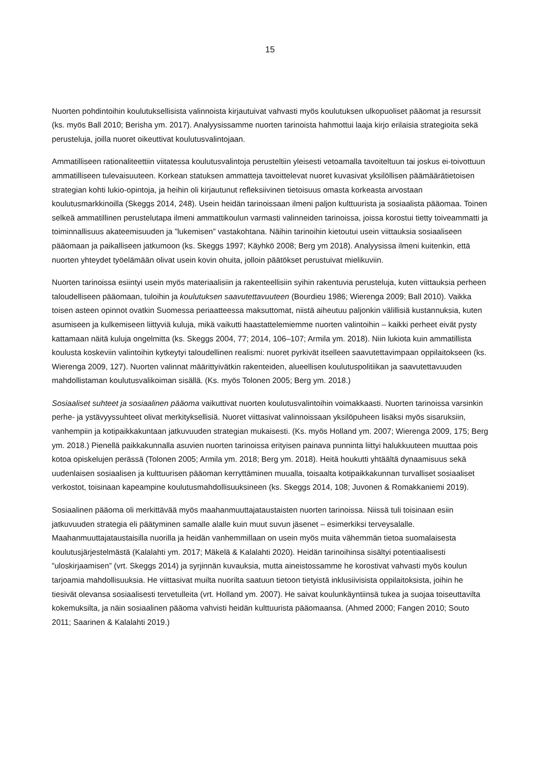15
Nuorten pohdintoihin koulutuksellisista valinnoista kirjautuivat vahvasti myös koulutuksen ulkopuoliset pääomat ja resurssit (ks. myös Ball 2010; Berisha ym. 2017). Analyysissamme nuorten tarinoista hahmottui laaja kirjo erilaisia strategioita sekä perusteluja, joilla nuoret oikeuttivat koulutusvalintojaan.
Ammatilliseen rationaliteettiin viitatessa koulutusvalintoja perusteltiin yleisesti vetoamalla tavoiteltuun tai joskus ei-toivottuun ammatilliseen tulevaisuuteen. Korkean statuksen ammatteja tavoittelevat nuoret kuvasivat yksilöllisen päämäärätietoisen strategian kohti lukio-opintoja, ja heihin oli kirjautunut refleksiivinen tietoisuus omasta korkeasta arvostaan koulutusmarkkinoilla (Skeggs 2014, 248). Usein heidän tarinoissaan ilmeni paljon kulttuurista ja sosiaalista pääomaa. Toinen selkeä ammatillinen perustelutapa ilmeni ammattikoulun varmasti valinneiden tarinoissa, joissa korostui tietty toiveammatti ja toiminnallisuus akateemisuuden ja ”lukemisen” vastakohtana. Näihin tarinoihin kietoutui usein viittauksia sosiaaliseen pääomaan ja paikalliseen jatkumoon (ks. Skeggs 1997; Käyhkö 2008; Berg ym 2018). Analyysissa ilmeni kuitenkin, että nuorten yhteydet työelämään olivat usein kovin ohuita, jolloin päätökset perustuivat mielikuviin.
Nuorten tarinoissa esiintyi usein myös materiaalisiin ja rakenteellisiin syihin rakentuvia perusteluja, kuten viittauksia perheen taloudelliseen pääomaan, tuloihin ja koulutuksen saavutettavuuteen (Bourdieu 1986; Wierenga 2009; Ball 2010). Vaikka toisen asteen opinnot ovatkin Suomessa periaatteessa maksuttomat, niistä aiheutuu paljonkin välillisiä kustannuksia, kuten asumiseen ja kulkemiseen liittyviä kuluja, mikä vaikutti haastattelemiemme nuorten valintoihin – kaikki perheet eivät pysty kattamaan näitä kuluja ongelmitta (ks. Skeggs 2004, 77; 2014, 106–107; Armila ym. 2018). Niin lukiota kuin ammatillista koulusta koskeviin valintoihin kytkeytyi taloudellinen realismi: nuoret pyrkivät itselleen saavutettavimpaan oppilaitokseen (ks. Wierenga 2009, 127). Nuorten valinnat määrittyivätkin rakenteiden, alueellisen koulutuspolitiikan ja saavutettavuuden mahdollistaman koulutusvalikoiman sisällä. (Ks. myös Tolonen 2005; Berg ym. 2018.)
Sosiaaliset suhteet ja sosiaalinen pääoma vaikuttivat nuorten koulutusvalintoihin voimakkaasti. Nuorten tarinoissa varsinkin perhe- ja ystävyyssuhteet olivat merkityksellisiä. Nuoret viittasivat valinnoissaan yksilöpuheen lisäksi myös sisaruksiin, vanhempiin ja kotipaikkakuntaan jatkuvuuden strategian mukaisesti. (Ks. myös Holland ym. 2007; Wierenga 2009, 175; Berg ym. 2018.) Pienellä paikkakunnalla asuvien nuorten tarinoissa erityisen painava punninta liittyi halukkuuteen muuttaa pois kotoa opiskelujen perässä (Tolonen 2005; Armila ym. 2018; Berg ym. 2018). Heitä houkutti yhtäältä dynaamisuus sekä uudenlaisen sosiaalisen ja kulttuurisen pääoman kerryttäminen muualla, toisaalta kotipaikkakunnan turvalliset sosiaaliset verkostot, toisinaan kapeampine koulutusmahdollisuuksineen (ks. Skeggs 2014, 108; Juvonen & Romakkaniemi 2019).
Sosiaalinen pääoma oli merkittävää myös maahanmuuttajataustaisten nuorten tarinoissa. Niissä tuli toisinaan esiin jatkuvuuden strategia eli päätyminen samalle alalle kuin muut suvun jäsenet – esimerkiksi terveysalalle. Maahanmuuttajataustaisilla nuorilla ja heidän vanhemmillaan on usein myös muita vähemmän tietoa suomalaisesta koulutusjärjestelmästä (Kalalahti ym. 2017; Mäkelä & Kalalahti 2020). Heidän tarinoihinsa sisältyi potentiaalisesti ”uloskirjaamisen” (vrt. Skeggs 2014) ja syrjinnän kuvauksia, mutta aineistossamme he korostivat vahvasti myös koulun tarjoamia mahdollisuuksia. He viittasivat muilta nuorilta saatuun tietoon tietyistä inklusiivisista oppilaitoksista, joihin he tiesivät olevansa sosiaalisesti tervetulleita (vrt. Holland ym. 2007). He saivat koulunkäyntiinsä tukea ja suojaa toiseuttavilta kokemuksilta, ja näin sosiaalinen pääoma vahvisti heidän kulttuurista pääomaansa. (Ahmed 2000; Fangen 2010; Souto 2011; Saarinen & Kalalahti 2019.)